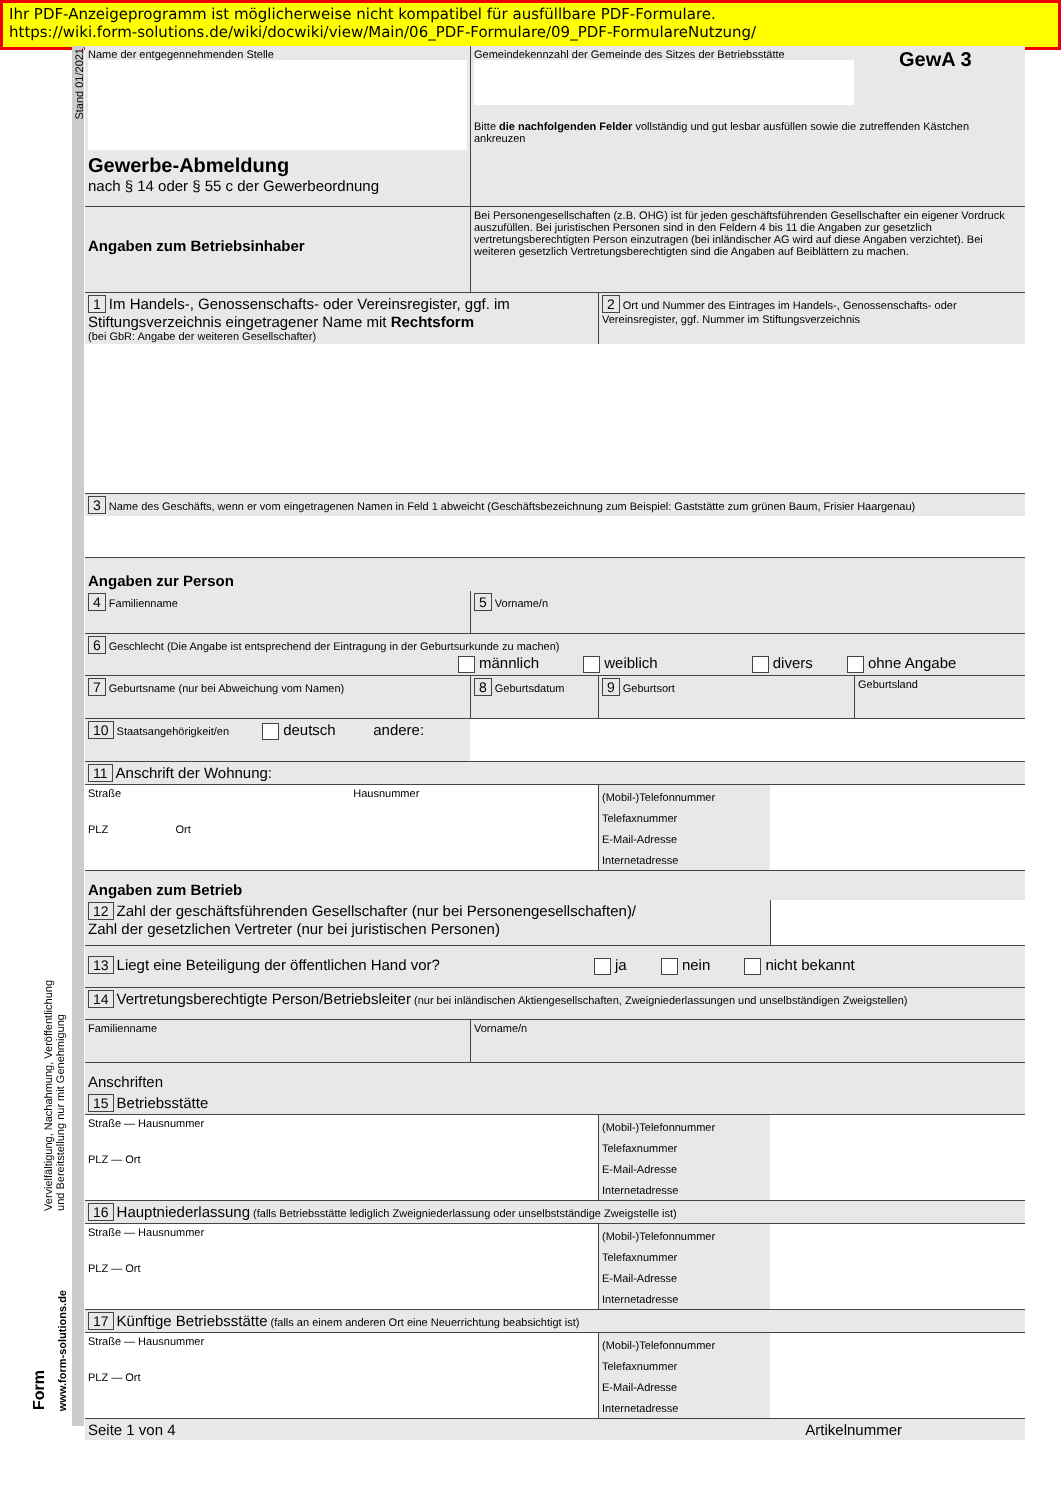Ihr PDF-Anzeigeprogramm ist möglicherweise nicht kompatibel für ausfüllbare PDF-Formulare.
https://wiki.form-solutions.de/wiki/docwiki/view/Main/06_PDF-Formulare/09_PDF-FormulareNutzung/
Stand 01/2021
Vervielfältigung, Nachahmung, Veröffentlichung
und Bereitstellung nur mit Genehmigung
www.form-solutions.de
Form
Name der entgegennehmenden Stelle
Gewerbe-Abmeldung
nach § 14 oder § 55 c der Gewerbeordnung
Gemeindekennzahl der Gemeinde des Sitzes der Betriebsstätte
GewA 3
Bitte die nachfolgenden Felder vollständig und gut lesbar ausfüllen sowie die zutreffenden Kästchen ankreuzen
Angaben zum Betriebsinhaber
Bei Personengesellschaften (z.B. OHG) ist für jeden geschäftsführenden Gesellschafter ein eigener Vordruck auszufüllen. Bei juristischen Personen sind in den Feldern 4 bis 11 die Angaben zur gesetzlich vertretungsberechtigten Person einzutragen (bei inländischer AG wird auf diese Angaben verzichtet). Bei weiteren gesetzlich Vertretungsberechtigten sind die Angaben auf Beiblättern zu machen.
1 Im Handels-, Genossenschafts- oder Vereinsregister, ggf. im Stiftungsverzeichnis eingetragener Name mit Rechtsform
(bei GbR: Angabe der weiteren Gesellschafter)
2 Ort und Nummer des Eintrages im Handels-, Genossenschafts- oder Vereinsregister, ggf. Nummer im Stiftungsverzeichnis
3 Name des Geschäfts, wenn er vom eingetragenen Namen in Feld 1 abweicht (Geschäftsbezeichnung zum Beispiel: Gaststätte zum grünen Baum, Frisier Haargenau)
Angaben zur Person
4 Familienname
5 Vorname/n
6 Geschlecht (Die Angabe ist entsprechend der Eintragung in der Geburtsurkunde zu machen)
männlich weiblich divers ohne Angabe
7 Geburtsname (nur bei Abweichung vom Namen)
8 Geburtsdatum
9 Geburtsort Geburtsland
10 Staatsangehörigkeit/en deutsch andere:
11 Anschrift der Wohnung:
Straße Hausnummer
PLZ Ort
(Mobil-)Telefonnummer
Telefaxnummer
E-Mail-Adresse
Internetadresse
Angaben zum Betrieb
12 Zahl der geschäftsführenden Gesellschafter (nur bei Personengesellschaften)/
Zahl der gesetzlichen Vertreter (nur bei juristischen Personen)
13 Liegt eine Beteiligung der öffentlichen Hand vor? ja nein nicht bekannt
14 Vertretungsberechtigte Person/Betriebsleiter (nur bei inländischen Aktiengesellschaften, Zweigniederlassungen und unselbständigen Zweigstellen)
Familienname Vorname/n
Anschriften
15 Betriebsstätte
Straße — Hausnummer
PLZ — Ort
(Mobil-)Telefonnummer
Telefaxnummer
E-Mail-Adresse
Internetadresse
16 Hauptniederlassung (falls Betriebsstätte lediglich Zweigniederlassung oder unselbstständige Zweigstelle ist)
Straße — Hausnummer
PLZ — Ort
(Mobil-)Telefonnummer
Telefaxnummer
E-Mail-Adresse
Internetadresse
17 Künftige Betriebsstätte (falls an einem anderen Ort eine Neuerrichtung beabsichtigt ist)
Straße — Hausnummer
PLZ — Ort
(Mobil-)Telefonnummer
Telefaxnummer
E-Mail-Adresse
Internetadresse
Seite 1 von 4 Artikelnummer